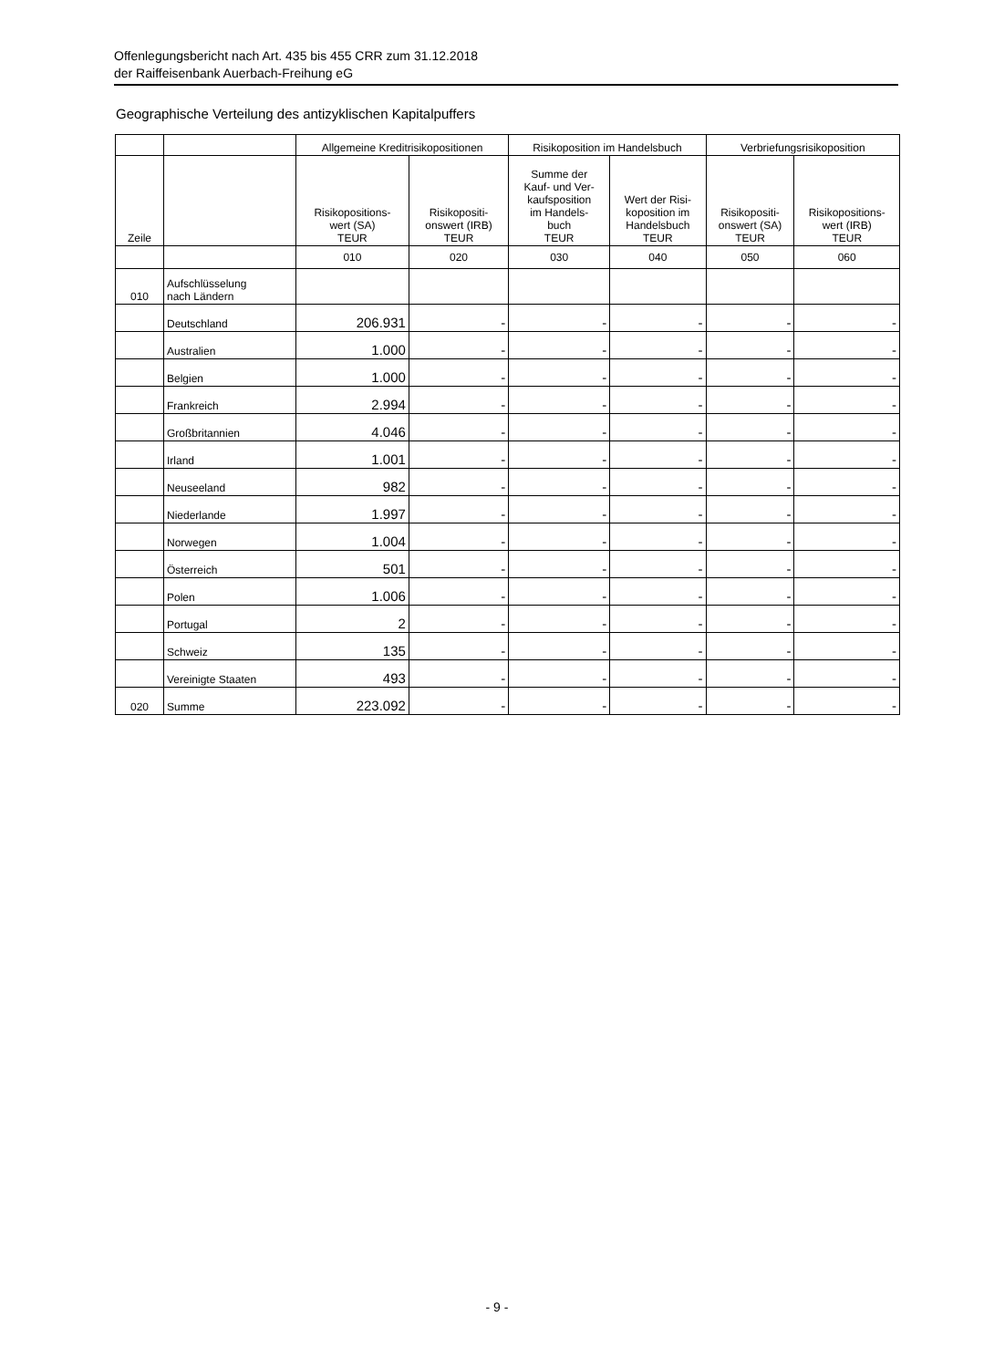Offenlegungsbericht nach Art. 435 bis 455 CRR zum 31.12.2018
der Raiffeisenbank Auerbach-Freihung eG
Geographische Verteilung des antizyklischen Kapitalpuffers
| | | Allgemeine Kreditrisikopositionen | | Risikoposition im Handelsbuch | | Verbriefungsrisikoposition | |
| --- | --- | --- | --- | --- | --- | --- | --- |
| Zeile | | Risikopositions- wert (SA) TEUR | Risikopositi- onswert (IRB) TEUR | Summe der Kauf- und Ver- kaufsposition im Handels- buch TEUR | Wert der Risi- koposition im Handelsbuch TEUR | Risikopositi- onswert (SA) TEUR | Risikopositions- wert (IRB) TEUR |
| | | 010 | 020 | 030 | 040 | 050 | 060 |
| 010 | Aufschlüsselung nach Ländern | | | | | | |
| | Deutschland | 206.931 | - | - | - | - | - |
| | Australien | 1.000 | - | - | - | - | - |
| | Belgien | 1.000 | - | - | - | - | - |
| | Frankreich | 2.994 | - | - | - | - | - |
| | Großbritannien | 4.046 | - | - | - | - | - |
| | Irland | 1.001 | - | - | - | - | - |
| | Neuseeland | 982 | - | - | - | - | - |
| | Niederlande | 1.997 | - | - | - | - | - |
| | Norwegen | 1.004 | - | - | - | - | - |
| | Österreich | 501 | - | - | - | - | - |
| | Polen | 1.006 | - | - | - | - | - |
| | Portugal | 2 | - | - | - | - | - |
| | Schweiz | 135 | - | - | - | - | - |
| | Vereinigte Staaten | 493 | - | - | - | - | - |
| 020 | Summe | 223.092 | - | - | - | - | - |
- 9 -